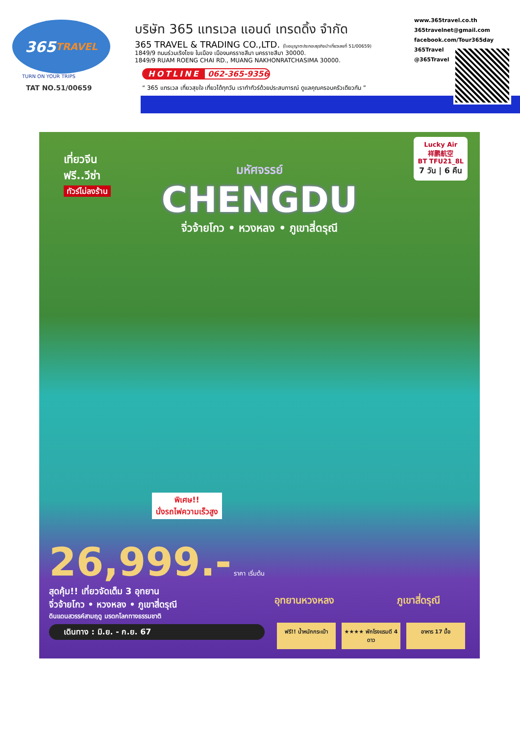365 TRAVEL
TURN ON YOUR TRIPS
TAT NO.51/00659
บริษัท 365 แทรเวล แอนด์ เทรดดิ้ง จำกัด
365 TRAVEL & TRADING CO.,LTD. (ใบอนุญาตประกอบธุรกิจนำเที่ยวเลขที่ 51/00659)
1849/9 ถนนร่วมเริงไชย ในเมือง เมืองนครราชสีมา นครราชสีมา 30000.
1849/9 RUAM ROENG CHAI RD., MUANG NAKHONRATCHASIMA 30000.
HOTLINE 062-365-9356
“ 365 แทรเวล เที่ยวสุขใจ เที่ยวได้ทุกวัน เราทำทัวร์ด้วยประสบการณ์ ดูแลคุณครอบครัวเดียวกัน ”
www.365travel.co.th
365travelnet@gmail.com
facebook.com/Tour365day
365Travel
@365Travel
เที่ยวจีน
ฟรี..วีซ่า
ทัวร์ไม่ลงร้าน
Lucky Air
祥鹏航空
BT TFU21_8L
7 วัน | 6 คืน
มหัศจรรย์
CHENGDU
จิ่วจ้ายโกว • หวงหลง • ภูเขาสี่ดรุณี
พิเศษ!!
นั่งรถไฟความเร็วสูง
26,999.- ราคา เริ่มต้น
สุดคุ้ม!! เที่ยวจัดเต็ม 3 อุทยาน
จิ่วจ้ายโกว • หวงหลง • ภูเขาสี่ดรุณี
ดินแดนสวรรค์สามฤดู มรดกโลกทางธรรมชาติ
เดินทาง : มิ.ย. - ก.ย. 67
อุทยานหวงหลง ภูเขาสี่ดรุณี
ฟรี!! น้ำหนักกระเป๋า
★★★★ พักโรงแรมดี 4 ดาว
อาหาร 17 มื้อ